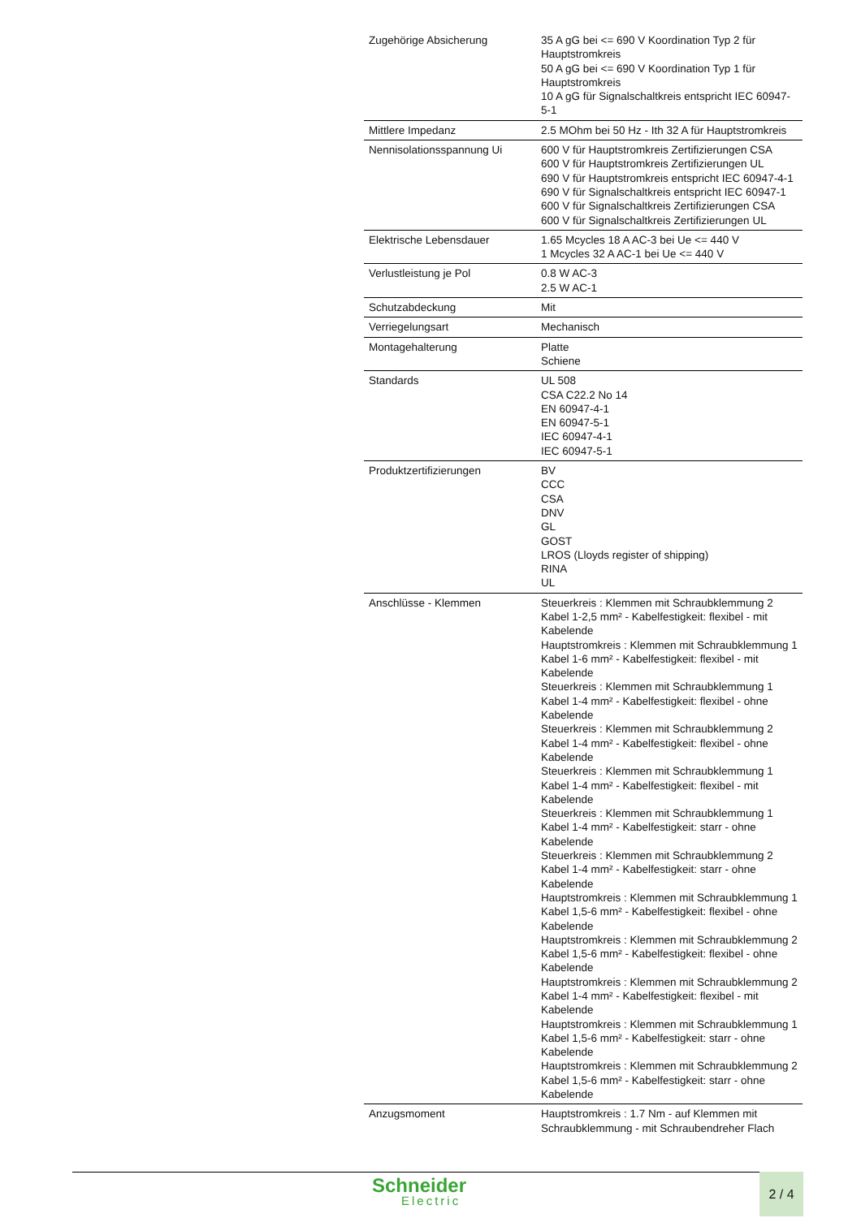| Zugehörige Absicherung | 35 A gG bei <= 690 V Koordination Typ 2 für Hauptstromkreis 50 A gG bei <= 690 V Koordination Typ 1 für Hauptstromkreis 10 A gG für Signalschaltkreis entspricht IEC 60947-5-1 |
| Mittlere Impedanz | 2.5 MOhm bei 50 Hz - Ith 32 A für Hauptstromkreis |
| Nennisolationsspannung Ui | 600 V für Hauptstromkreis Zertifizierungen CSA 600 V für Hauptstromkreis Zertifizierungen UL 690 V für Hauptstromkreis entspricht IEC 60947-4-1 690 V für Signalschaltkreis entspricht IEC 60947-1 600 V für Signalschaltkreis Zertifizierungen CSA 600 V für Signalschaltkreis Zertifizierungen UL |
| Elektrische Lebensdauer | 1.65 Mcycles 18 A AC-3 bei Ue <= 440 V 1 Mcycles 32 A AC-1 bei Ue <= 440 V |
| Verlustleistung je Pol | 0.8 W AC-3 2.5 W AC-1 |
| Schutzabdeckung | Mit |
| Verriegelungsart | Mechanisch |
| Montagehalterung | Platte Schiene |
| Standards | UL 508 CSA C22.2 No 14 EN 60947-4-1 EN 60947-5-1 IEC 60947-4-1 IEC 60947-5-1 |
| Produktzertifizierungen | BV CCC CSA DNV GL GOST LROS (Lloyds register of shipping) RINA UL |
| Anschlüsse - Klemmen | Steuerkreis : Klemmen mit Schraubklemmung 2 Kabel 1-2,5 mm² - Kabelfestigkeit: flexibel - mit Kabelende Hauptstromkreis : Klemmen mit Schraubklemmung 1 Kabel 1-6 mm² - Kabelfestigkeit: flexibel - mit Kabelende Steuerkreis : Klemmen mit Schraubklemmung 1 Kabel 1-4 mm² - Kabelfestigkeit: flexibel - ohne Kabelende Steuerkreis : Klemmen mit Schraubklemmung 2 Kabel 1-4 mm² - Kabelfestigkeit: flexibel - ohne Kabelende Steuerkreis : Klemmen mit Schraubklemmung 1 Kabel 1-4 mm² - Kabelfestigkeit: flexibel - mit Kabelende Steuerkreis : Klemmen mit Schraubklemmung 1 Kabel 1-4 mm² - Kabelfestigkeit: starr - ohne Kabelende Steuerkreis : Klemmen mit Schraubklemmung 2 Kabel 1-4 mm² - Kabelfestigkeit: starr - ohne Kabelende Hauptstromkreis : Klemmen mit Schraubklemmung 1 Kabel 1,5-6 mm² - Kabelfestigkeit: flexibel - ohne Kabelende Hauptstromkreis : Klemmen mit Schraubklemmung 2 Kabel 1,5-6 mm² - Kabelfestigkeit: flexibel - ohne Kabelende Hauptstromkreis : Klemmen mit Schraubklemmung 2 Kabel 1-4 mm² - Kabelfestigkeit: flexibel - mit Kabelende Hauptstromkreis : Klemmen mit Schraubklemmung 1 Kabel 1,5-6 mm² - Kabelfestigkeit: starr - ohne Kabelende Hauptstromkreis : Klemmen mit Schraubklemmung 2 Kabel 1,5-6 mm² - Kabelfestigkeit: starr - ohne Kabelende |
| Anzugsmoment | Hauptstromkreis : 1.7 Nm - auf Klemmen mit Schraubklemmung - mit Schraubendreher Flach |
Schneider
Electric
2 / 4